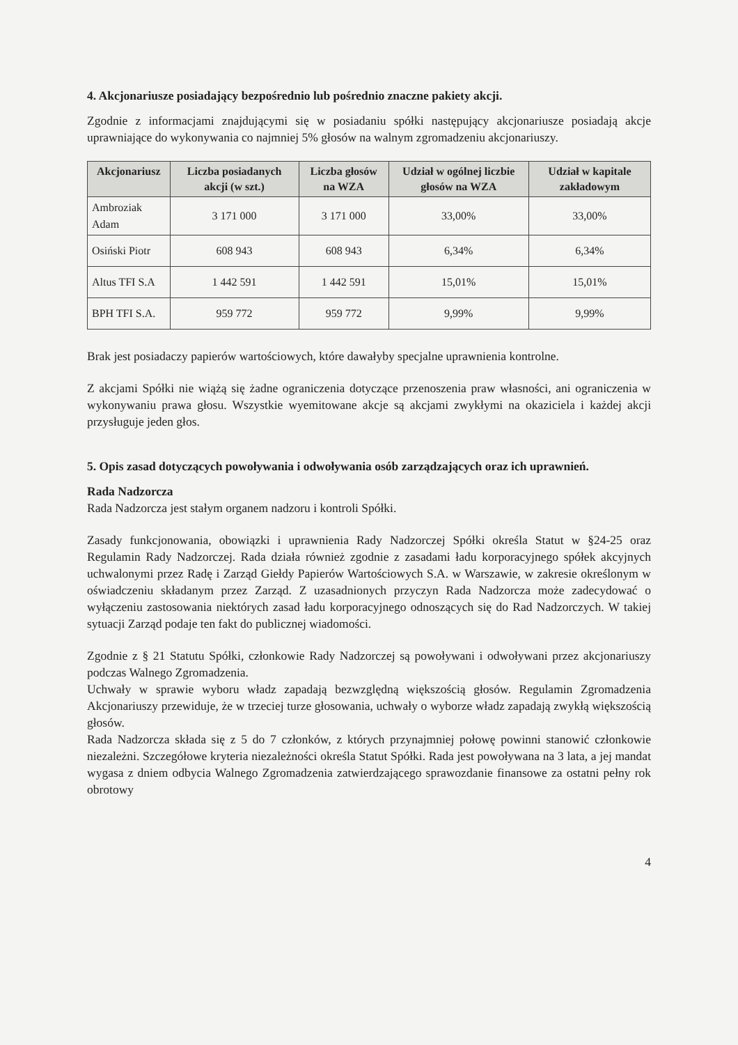4. Akcjonariusze posiadający bezpośrednio lub pośrednio znaczne pakiety akcji.
Zgodnie z informacjami znajdującymi się w posiadaniu spółki następujący akcjonariusze posiadają akcje uprawniające do wykonywania co najmniej 5% głosów na walnym zgromadzeniu akcjonariuszy.
| Akcjonariusz | Liczba posiadanych akcji (w szt.) | Liczba głosów na WZA | Udział w ogólnej liczbie głosów na WZA | Udział w kapitale zakładowym |
| --- | --- | --- | --- | --- |
| Ambroziak Adam | 3 171 000 | 3 171 000 | 33,00% | 33,00% |
| Osiński Piotr | 608 943 | 608 943 | 6,34% | 6,34% |
| Altus TFI S.A | 1 442 591 | 1 442 591 | 15,01% | 15,01% |
| BPH TFI S.A. | 959 772 | 959 772 | 9,99% | 9,99% |
Brak jest posiadaczy papierów wartościowych, które dawałyby specjalne uprawnienia kontrolne.
Z akcjami Spółki nie wiążą się żadne ograniczenia dotyczące przenoszenia praw własności, ani ograniczenia w wykonywaniu prawa głosu. Wszystkie wyemitowane akcje są akcjami zwykłymi na okaziciela i każdej akcji przysługuje jeden głos.
5. Opis zasad dotyczących powoływania i odwoływania osób zarządzających oraz ich uprawnień.
Rada Nadzorcza
Rada Nadzorcza jest stałym organem nadzoru i kontroli Spółki.
Zasady funkcjonowania, obowiązki i uprawnienia Rady Nadzorczej Spółki określa Statut w §24-25 oraz Regulamin Rady Nadzorczej. Rada działa również zgodnie z zasadami ładu korporacyjnego spółek akcyjnych uchwalonymi przez Radę i Zarząd Giełdy Papierów Wartościowych S.A. w Warszawie, w zakresie określonym w oświadczeniu składanym przez Zarząd. Z uzasadnionych przyczyn Rada Nadzorcza może zadecydować o wyłączeniu zastosowania niektórych zasad ładu korporacyjnego odnoszących się do Rad Nadzorczych. W takiej sytuacji Zarząd podaje ten fakt do publicznej wiadomości.
Zgodnie z § 21 Statutu Spółki, członkowie Rady Nadzorczej są powoływani i odwoływani przez akcjonariuszy podczas Walnego Zgromadzenia.
Uchwały w sprawie wyboru władz zapadają bezwzględną większością głosów. Regulamin Zgromadzenia Akcjonariuszy przewiduje, że w trzeciej turze głosowania, uchwały o wyborze władz zapadają zwykłą większością głosów.
Rada Nadzorcza składa się z 5 do 7 członków, z których przynajmniej połowę powinni stanowić członkowie niezależni. Szczegółowe kryteria niezależności określa Statut Spółki. Rada jest powoływana na 3 lata, a jej mandat wygasa z dniem odbycia Walnego Zgromadzenia zatwierdzającego sprawozdanie finansowe za ostatni pełny rok obrotowy
4